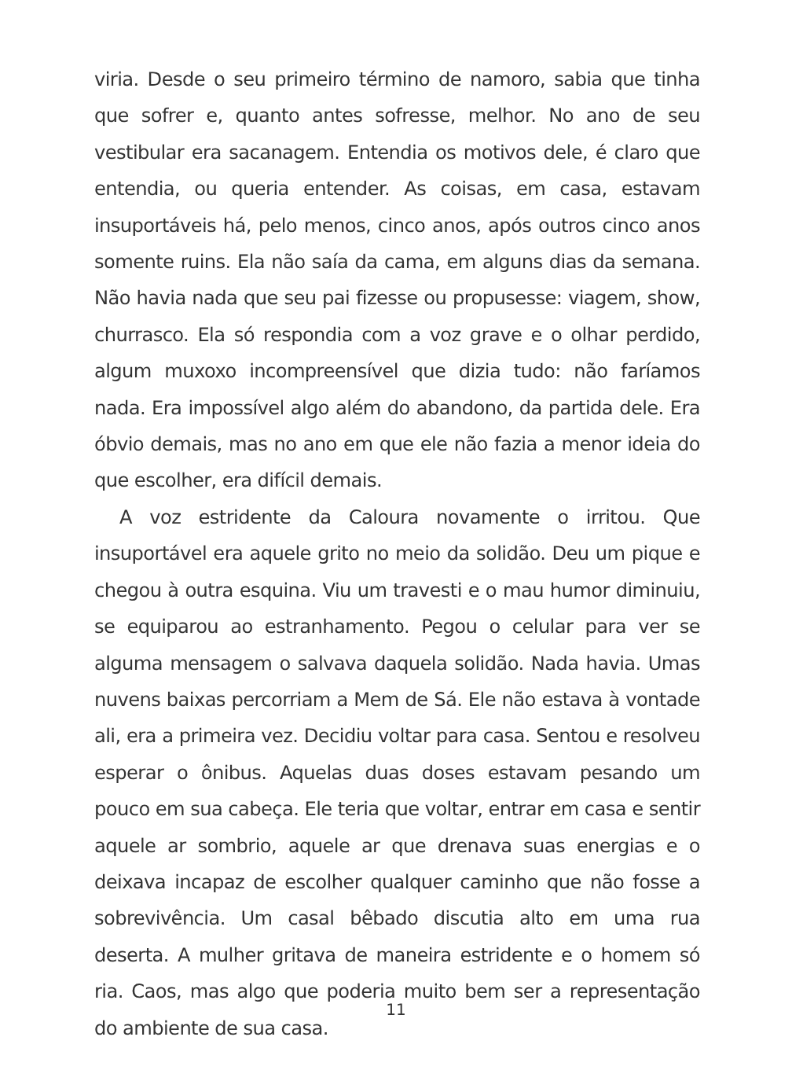viria. Desde o seu primeiro término de namoro, sabia que tinha que sofrer e, quanto antes sofresse, melhor. No ano de seu vestibular era sacanagem. Entendia os motivos dele, é claro que entendia, ou queria entender. As coisas, em casa, estavam insuportáveis há, pelo menos, cinco anos, após outros cinco anos somente ruins. Ela não saía da cama, em alguns dias da semana. Não havia nada que seu pai fizesse ou propusesse: viagem, show, churrasco. Ela só respondia com a voz grave e o olhar perdido, algum muxoxo incompreensível que dizia tudo: não faríamos nada. Era impossível algo além do abandono, da partida dele. Era óbvio demais, mas no ano em que ele não fazia a menor ideia do que escolher, era difícil demais.
A voz estridente da Caloura novamente o irritou. Que insuportável era aquele grito no meio da solidão. Deu um pique e chegou à outra esquina. Viu um travesti e o mau humor diminuiu, se equiparou ao estranhamento. Pegou o celular para ver se alguma mensagem o salvava daquela solidão. Nada havia. Umas nuvens baixas percorriam a Mem de Sá. Ele não estava à vontade ali, era a primeira vez. Decidiu voltar para casa. Sentou e resolveu esperar o ônibus. Aquelas duas doses estavam pesando um pouco em sua cabeça. Ele teria que voltar, entrar em casa e sentir aquele ar sombrio, aquele ar que drenava suas energias e o deixava incapaz de escolher qualquer caminho que não fosse a sobrevivência. Um casal bêbado discutia alto em uma rua deserta. A mulher gritava de maneira estridente e o homem só ria. Caos, mas algo que poderia muito bem ser a representação do ambiente de sua casa.
11